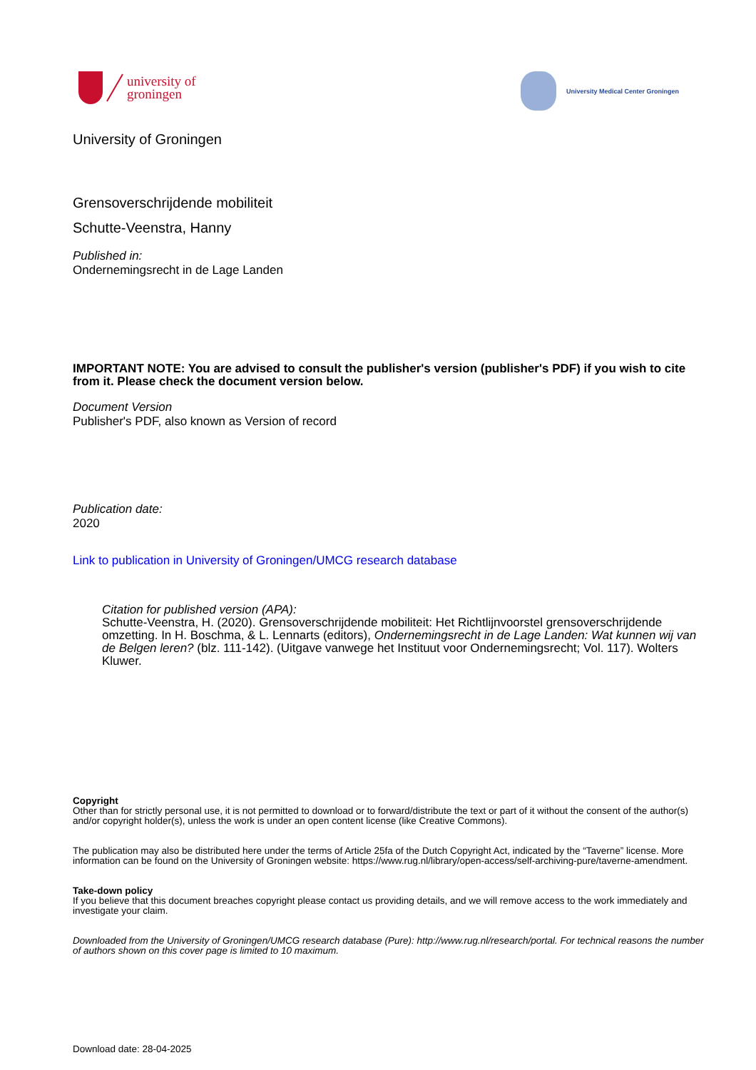university of
groningen
University Medical Center Groningen
University of Groningen
Grensoverschrijdende mobiliteit
Schutte-Veenstra, Hanny
Published in:
Ondernemingsrecht in de Lage Landen
IMPORTANT NOTE: You are advised to consult the publisher's version (publisher's PDF) if you wish to cite from it. Please check the document version below.
Document Version
Publisher's PDF, also known as Version of record
Publication date:
2020
Link to publication in University of Groningen/UMCG research database
Citation for published version (APA):
Schutte-Veenstra, H. (2020). Grensoverschrijdende mobiliteit: Het Richtlijnvoorstel grensoverschrijdende omzetting. In H. Boschma, & L. Lennarts (editors), Ondernemingsrecht in de Lage Landen: Wat kunnen wij van de Belgen leren? (blz. 111-142). (Uitgave vanwege het Instituut voor Ondernemingsrecht; Vol. 117). Wolters Kluwer.
Copyright
Other than for strictly personal use, it is not permitted to download or to forward/distribute the text or part of it without the consent of the author(s) and/or copyright holder(s), unless the work is under an open content license (like Creative Commons).
The publication may also be distributed here under the terms of Article 25fa of the Dutch Copyright Act, indicated by the “Taverne” license. More information can be found on the University of Groningen website: https://www.rug.nl/library/open-access/self-archiving-pure/taverne-amendment.
Take-down policy
If you believe that this document breaches copyright please contact us providing details, and we will remove access to the work immediately and investigate your claim.
Downloaded from the University of Groningen/UMCG research database (Pure): http://www.rug.nl/research/portal. For technical reasons the number of authors shown on this cover page is limited to 10 maximum.
Download date: 28-04-2025